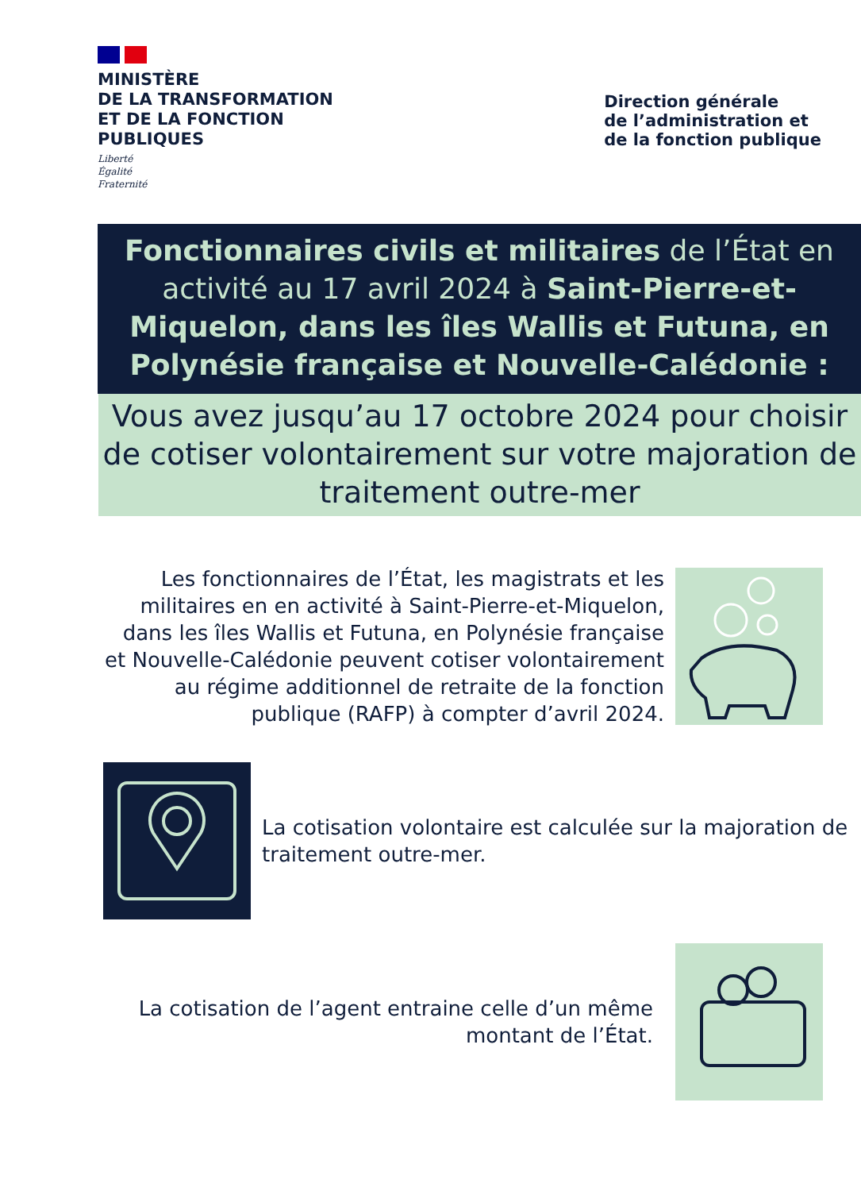MINISTÈRE
DE LA TRANSFORMATION
ET DE LA FONCTION
PUBLIQUES
Liberté
Égalité
Fraternité
Direction générale
de l’administration et
de la fonction publique
Fonctionnaires civils et militaires de l’État en activité au 17 avril 2024 à Saint-Pierre-et-Miquelon, dans les îles Wallis et Futuna, en Polynésie française et Nouvelle-Calédonie :
Vous avez jusqu’au 17 octobre 2024 pour choisir de cotiser volontairement sur votre majoration de traitement outre-mer
Les fonctionnaires de l’État, les magistrats et les militaires en en activité à Saint-Pierre-et-Miquelon, dans les îles Wallis et Futuna, en Polynésie française et Nouvelle-Calédonie peuvent cotiser volontairement au régime additionnel de retraite de la fonction publique (RAFP) à compter d’avril 2024.
La cotisation volontaire est calculée sur la majoration de traitement outre-mer.
La cotisation de l’agent entraine celle d’un même montant de l’État.